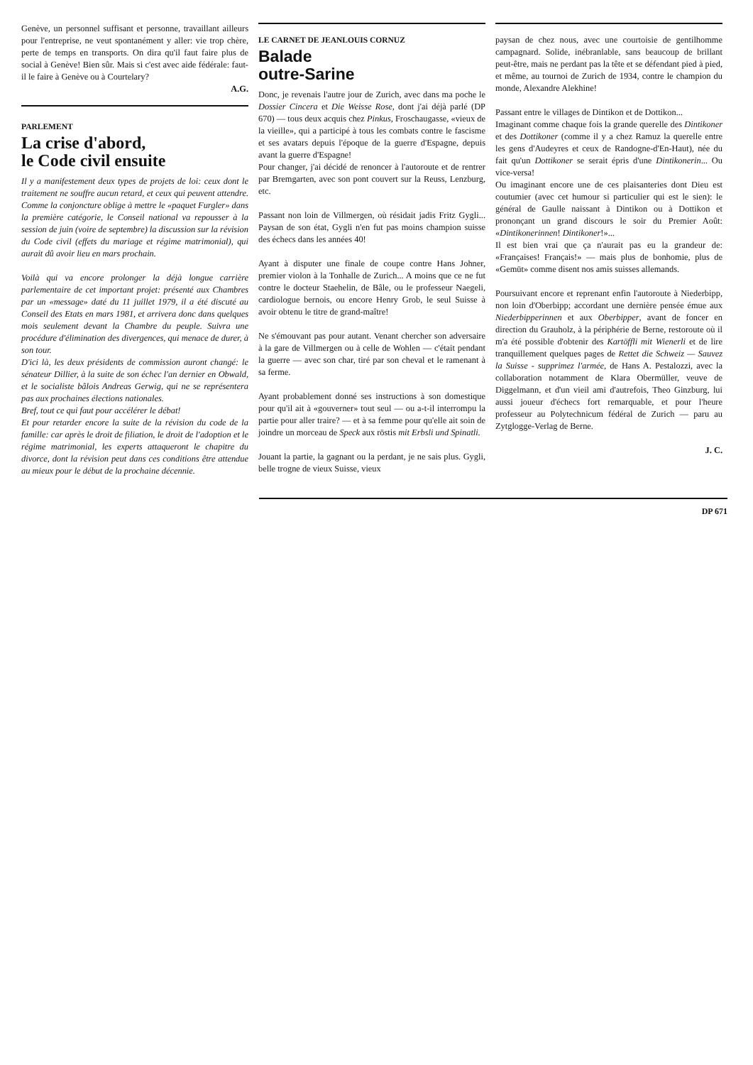Genève, un personnel suffisant et personne, travaillant ailleurs pour l'entreprise, ne veut spontanément y aller: vie trop chère, perte de temps en transports. On dira qu'il faut faire plus de social à Genève! Bien sûr. Mais si c'est avec aide fédérale: faut-il le faire à Genève ou à Courtelary?
A.G.
PARLEMENT
La crise d'abord,
le Code civil ensuite
Il y a manifestement deux types de projets de loi: ceux dont le traitement ne souffre aucun retard, et ceux qui peuvent attendre. Comme la conjoncture oblige à mettre le «paquet Furgler» dans la première catégorie, le Conseil national va repousser à la session de juin (voire de septembre) la discussion sur la révision du Code civil (effets du mariage et régime matrimonial), qui aurait dû avoir lieu en mars prochain.
Voilà qui va encore prolonger la déjà longue carrière parlementaire de cet important projet: présenté aux Chambres par un «message» daté du 11 juillet 1979, il a été discuté au Conseil des Etats en mars 1981, et arrivera donc dans quelques mois seulement devant la Chambre du peuple. Suivra une procédure d'élimination des divergences, qui menace de durer, à son tour.
D'ici là, les deux présidents de commission auront changé: le sénateur Dillier, à la suite de son échec l'an dernier en Obwald, et le socialiste bâlois Andreas Gerwig, qui ne se représentera pas aux prochaines élections nationales.
Bref, tout ce qui faut pour accélérer le débat!
Et pour retarder encore la suite de la révision du code de la famille: car après le droit de filiation, le droit de l'adoption et le régime matrimonial, les experts attaqueront le chapitre du divorce, dont la révision peut dans ces conditions être attendue au mieux pour le début de la prochaine décennie.
LE CARNET DE JEANLOUIS CORNUZ
Balade
outre-Sarine
Donc, je revenais l'autre jour de Zurich, avec dans ma poche le Dossier Cincera et Die Weisse Rose, dont j'ai déjà parlé (DP 670) — tous deux acquis chez Pinkus, Froschaugasse, «vieux de la vieille», qui a participé à tous les combats contre le fascisme et ses avatars depuis l'époque de la guerre d'Espagne, depuis avant la guerre d'Espagne!
Pour changer, j'ai décidé de renoncer à l'autoroute et de rentrer par Bremgarten, avec son pont couvert sur la Reuss, Lenzburg, etc.
Passant non loin de Villmergen, où résidait jadis Fritz Gygli... Paysan de son état, Gygli n'en fut pas moins champion suisse des échecs dans les années 40!
Ayant à disputer une finale de coupe contre Hans Johner, premier violon à la Tonhalle de Zurich... A moins que ce ne fut contre le docteur Staehelin, de Bâle, ou le professeur Naegeli, cardiologue bernois, ou encore Henry Grob, le seul Suisse à avoir obtenu le titre de grand-maître!
Ne s'émouvant pas pour autant. Venant chercher son adversaire à la gare de Villmergen ou à celle de Wohlen — c'était pendant la guerre — avec son char, tiré par son cheval et le ramenant à sa ferme.
Ayant probablement donné ses instructions à son domestique pour qu'il ait à «gouverner» tout seul — ou a-t-il interrompu la partie pour aller traire? — et à sa femme pour qu'elle ait soin de joindre un morceau de Speck aux röstis mit Erbsli und Spinatli.
Jouant la partie, la gagnant ou la perdant, je ne sais plus. Gygli, belle trogne de vieux Suisse, vieux
paysan de chez nous, avec une courtoisie de gentilhomme campagnard. Solide, inébranlable, sans beaucoup de brillant peut-être, mais ne perdant pas la tête et se défendant pied à pied, et même, au tournoi de Zurich de 1934, contre le champion du monde, Alexandre Alekhine!
Passant entre le villages de Dintikon et de Dottikon...
Imaginant comme chaque fois la grande querelle des Dintikoner et des Dottikoner (comme il y a chez Ramuz la querelle entre les gens d'Audeyres et ceux de Randogne-d'En-Haut), née du fait qu'un Dottikoner se serait épris d'une Dintikonerin... Ou vice-versa!
Ou imaginant encore une de ces plaisanteries dont Dieu est coutumier (avec cet humour si particulier qui est le sien): le général de Gaulle naissant à Dintikon ou à Dottikon et prononçant un grand discours le soir du Premier Août: «Dintikonerinnen! Dintikoner!»...
Il est bien vrai que ça n'aurait pas eu la grandeur de: «Françaises! Français!» — mais plus de bonhomie, plus de «Gemüt» comme disent nos amis suisses allemands.
Poursuivant encore et reprenant enfin l'autoroute à Niederbipp, non loin d'Oberbipp; accordant une dernière pensée émue aux Niederbipperinnen et aux Oberbipper, avant de foncer en direction du Grauholz, à la périphérie de Berne, restoroute où il m'a été possible d'obtenir des Kartöffli mit Wienerli et de lire tranquillement quelques pages de Rettet die Schweiz — Sauvez la Suisse - supprimez l'armée, de Hans A. Pestalozzi, avec la collaboration notamment de Klara Obermüller, veuve de Diggelmann, et d'un vieil ami d'autrefois, Theo Ginzburg, lui aussi joueur d'échecs fort remarquable, et pour l'heure professeur au Polytechnicum fédéral de Zurich — paru au Zytglogge-Verlag de Berne.
J. C.
DP 671